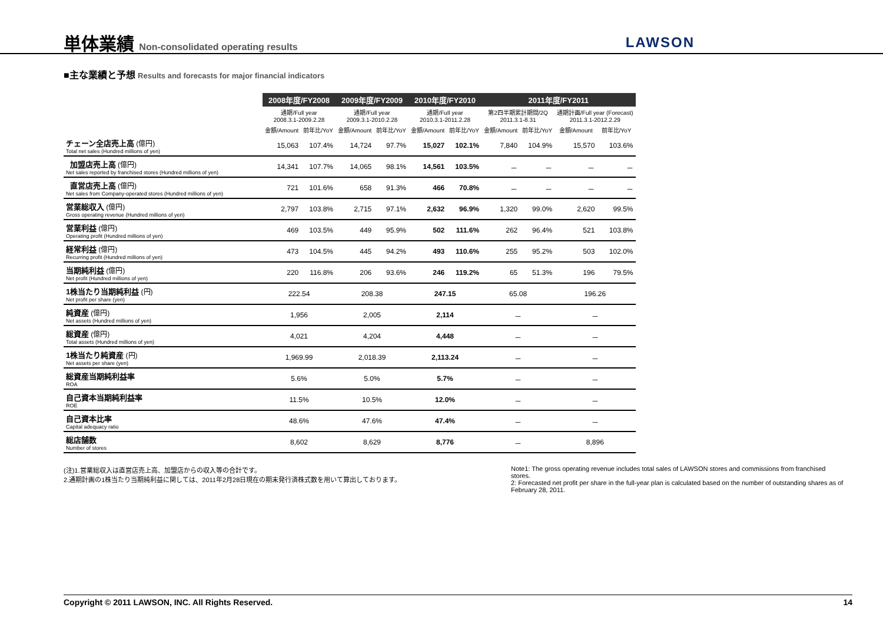単体業績 Non-consolidated operating results
LAWSON
■主な業績と予想 Results and forecasts for major financial indicators
| | 2008年度/FY2008 | | 2009年度/FY2009 | | 2010年度/FY2010 | | 2011年度/FY2011 | | | |
| --- | --- | --- | --- | --- | --- | --- | --- | --- | --- | --- |
| | 通期/Full year 2008.3.1-2009.2.28 | | 通期/Full year 2009.3.1-2010.2.28 | | 通期/Full year 2010.3.1-2011.2.28 | | 第2四半期累計期間/2Q 2011.3.1-8.31 | | 通期計画/Full year (Forecast) 2011.3.1-2012.2.29 | |
| | 金額/Amount | 前年比/YoY | 金額/Amount | 前年比/YoY | 金額/Amount | 前年比/YoY | 金額/Amount | 前年比/YoY | 金額/Amount | 前年比/YoY |
| チェーン全店売上高 (億円) Total net sales (Hundred millions of yen) | 15,063 | 107.4% | 14,724 | 97.7% | 15,027 | 102.1% | 7,840 | 104.9% | 15,570 | 103.6% |
| 加盟店売上高 (億円) Net sales reported by franchised stores (Hundred millions of yen) | 14,341 | 107.7% | 14,065 | 98.1% | 14,561 | 103.5% | － | － | － | － |
| 直営店売上高 (億円) Net sales from Company-operated stores (Hundred millions of yen) | 721 | 101.6% | 658 | 91.3% | 466 | 70.8% | － | － | － | － |
| 営業総収入 (億円) Gross operating revenue (Hundred millions of yen) | 2,797 | 103.8% | 2,715 | 97.1% | 2,632 | 96.9% | 1,320 | 99.0% | 2,620 | 99.5% |
| 営業利益 (億円) Operating profit (Hundred millions of yen) | 469 | 103.5% | 449 | 95.9% | 502 | 111.6% | 262 | 96.4% | 521 | 103.8% |
| 経常利益 (億円) Recurring profit (Hundred millions of yen) | 473 | 104.5% | 445 | 94.2% | 493 | 110.6% | 255 | 95.2% | 503 | 102.0% |
| 当期純利益 (億円) Net profit (Hundred millions of yen) | 220 | 116.8% | 206 | 93.6% | 246 | 119.2% | 65 | 51.3% | 196 | 79.5% |
| 1株当たり当期純利益 (円) Net profit per share (yen) | 222.54 | | 208.38 | | 247.15 | | 65.08 | | 196.26 | |
| 純資産 (億円) Net assets (Hundred millions of yen) | 1,956 | | 2,005 | | 2,114 | | － | | － | |
| 総資産 (億円) Total assets (Hundred millions of yen) | 4,021 | | 4,204 | | 4,448 | | － | | － | |
| 1株当たり純資産 (円) Net assets per share (yen) | 1,969.99 | | 2,018.39 | | 2,113.24 | | － | | － | |
| 総資産当期純利益率 ROA | 5.6% | | 5.0% | | 5.7% | | － | | － | |
| 自己資本当期純利益率 ROE | 11.5% | | 10.5% | | 12.0% | | － | | － | |
| 自己資本比率 Capital adequacy ratio | 48.6% | | 47.6% | | 47.4% | | － | | － | |
| 総店舗数 Number of stores | 8,602 | | 8,629 | | 8,776 | | － | | 8,896 | |
(注)1.営業総収入は直営店売上高、加盟店からの収入等の合計です。
2.通期計画の1株当たり当期純利益に関しては、2011年2月28日現在の期末発行済株式数を用いて算出しております。
Note1: The gross operating revenue includes total sales of LAWSON stores and commissions from franchised stores.
2: Forecasted net profit per share in the full-year plan is calculated based on the number of outstanding shares as of February 28, 2011.
Copyright © 2011 LAWSON, INC. All Rights Reserved. 14